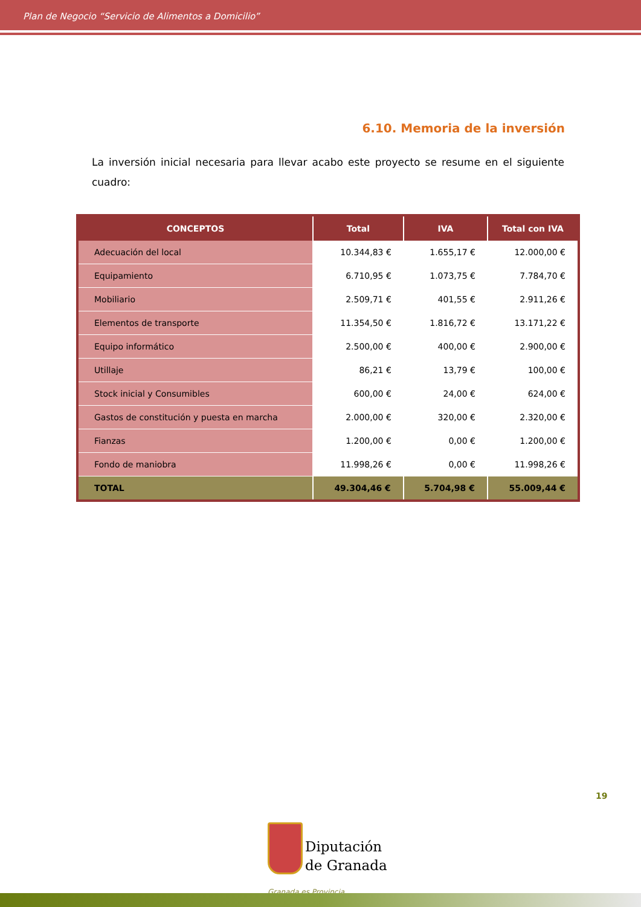Plan de Negocio “Servicio de Alimentos a Domicilio”
6.10. Memoria de la inversión
La inversión inicial necesaria para llevar acabo este proyecto se resume en el siguiente cuadro:
| CONCEPTOS | Total | IVA | Total con IVA |
| --- | --- | --- | --- |
| Adecuación del local | 10.344,83 € | 1.655,17 € | 12.000,00 € |
| Equipamiento | 6.710,95 € | 1.073,75 € | 7.784,70 € |
| Mobiliario | 2.509,71 € | 401,55 € | 2.911,26 € |
| Elementos de transporte | 11.354,50 € | 1.816,72 € | 13.171,22 € |
| Equipo informático | 2.500,00 € | 400,00 € | 2.900,00 € |
| Utillaje | 86,21 € | 13,79 € | 100,00 € |
| Stock inicial y Consumibles | 600,00 € | 24,00 € | 624,00 € |
| Gastos de constitución y puesta en marcha | 2.000,00 € | 320,00 € | 2.320,00 € |
| Fianzas | 1.200,00 € | 0,00 € | 1.200,00 € |
| Fondo de maniobra | 11.998,26 € | 0,00 € | 11.998,26 € |
| TOTAL | 49.304,46 € | 5.704,98 € | 55.009,44 € |
19
Diputación
de Granada
Granada es Provincia